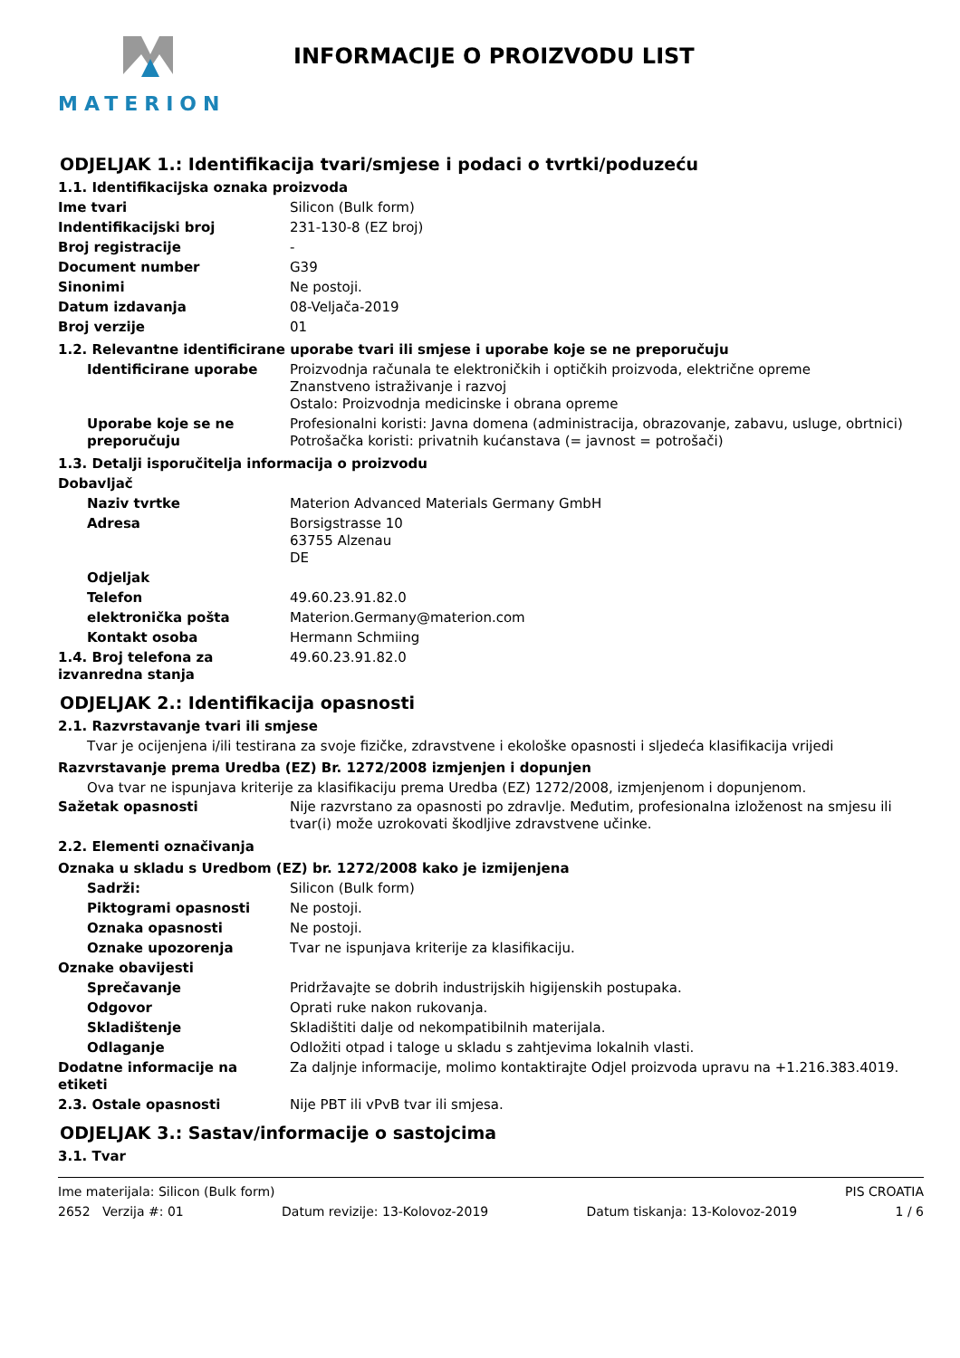MATERION INFORMACIJE O PROIZVODU LIST
ODJELJAK 1.: Identifikacija tvari/smjese i podaci o tvrtki/poduzeću
1.1. Identifikacijska oznaka proizvoda
Ime tvari Silicon (Bulk form)
Indentifikacijski broj 231-130-8 (EZ broj)
Broj registracije -
Document number G39
Sinonimi Ne postoji.
Datum izdavanja 08-Veljača-2019
Broj verzije 01
1.2. Relevantne identificirane uporabe tvari ili smjese i uporabe koje se ne preporučuju
Identificirane uporabe Proizvodnja računala te elektroničkih i optičkih proizvoda, električne opreme
Znanstveno istraživanje i razvoj
Ostalo: Proizvodnja medicinske i obrana opreme
Uporabe koje se ne preporučuju
Profesionalni koristi: Javna domena (administracija, obrazovanje, zabavu, usluge, obrtnici)
Potrošačka koristi: privatnih kućanstava (= javnost = potrošači)
1.3. Detalji isporučitelja informacija o proizvodu
Dobavljač
Naziv tvrtke Materion Advanced Materials Germany GmbH
Adresa Borsigstrasse 10
63755 Alzenau
DE
Odjeljak
Telefon 49.60.23.91.82.0
elektronička pošta Materion.Germany@materion.com
Kontakt osoba Hermann Schmiing
1.4. Broj telefona za izvanredna stanja
49.60.23.91.82.0
ODJELJAK 2.: Identifikacija opasnosti
2.1. Razvrstavanje tvari ili smjese
Tvar je ocijenjena i/ili testirana za svoje fizičke, zdravstvene i ekološke opasnosti i sljedeća klasifikacija vrijedi
Razvrstavanje prema Uredba (EZ) Br. 1272/2008 izmjenjen i dopunjen
Ova tvar ne ispunjava kriterije za klasifikaciju prema Uredba (EZ) 1272/2008, izmjenjenom i dopunjenom.
Sažetak opasnosti Nije razvrstano za opasnosti po zdravlje. Međutim, profesionalna izloženost na smjesu ili tvar(i) može uzrokovati škodljive zdravstvene učinke.
2.2. Elementi označivanja
Oznaka u skladu s Uredbom (EZ) br. 1272/2008 kako je izmijenjena
Sadrži: Silicon (Bulk form)
Piktogrami opasnosti Ne postoji.
Oznaka opasnosti Ne postoji.
Oznake upozorenja Tvar ne ispunjava kriterije za klasifikaciju.
Oznake obavijesti
Sprečavanje Pridržavajte se dobrih industrijskih higijenskih postupaka.
Odgovor Oprati ruke nakon rukovanja.
Skladištenje Skladištiti dalje od nekompatibilnih materijala.
Odlaganje Odložiti otpad i taloge u skladu s zahtjevima lokalnih vlasti.
Dodatne informacije na etiketi
Za daljnje informacije, molimo kontaktirajte Odjel proizvoda upravu na +1.216.383.4019.
2.3. Ostale opasnosti Nije PBT ili vPvB tvar ili smjesa.
ODJELJAK 3.: Sastav/informacije o sastojcima
3.1. Tvar
Ime materijala: Silicon (Bulk form) PIS CROATIA
2652 Verzija #: 01 Datum revizije: 13-Kolovoz-2019 Datum tiskanja: 13-Kolovoz-2019 1 / 6